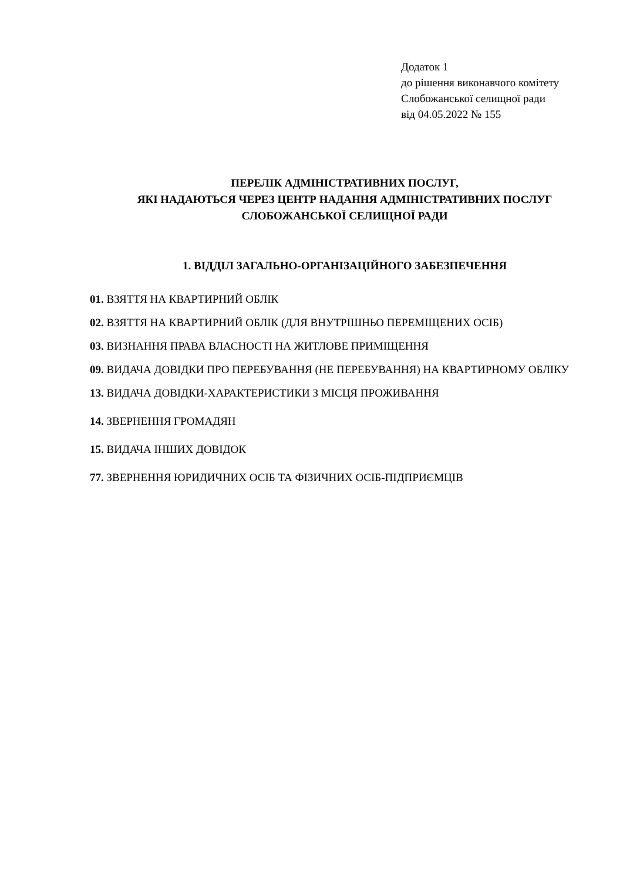Додаток 1
до рішення виконавчого комітету
Слобожанської селищної ради
від 04.05.2022 № 155
ПЕРЕЛІК АДМІНІСТРАТИВНИХ ПОСЛУГ,
ЯКІ НАДАЮТЬСЯ ЧЕРЕЗ ЦЕНТР НАДАННЯ АДМІНІСТРАТИВНИХ ПОСЛУГ
СЛОБОЖАНСЬКОЇ СЕЛИЩНОЇ РАДИ
1. ВІДДІЛ ЗАГАЛЬНО-ОРГАНІЗАЦІЙНОГО ЗАБЕЗПЕЧЕННЯ
01. ВЗЯТТЯ НА КВАРТИРНИЙ ОБЛІК
02. ВЗЯТТЯ НА КВАРТИРНИЙ ОБЛІК (ДЛЯ ВНУТРІШНЬО ПЕРЕМІЩЕНИХ ОСІБ)
03. ВИЗНАННЯ ПРАВА ВЛАСНОСТІ НА ЖИТЛОВЕ ПРИМІЩЕННЯ
09. ВИДАЧА ДОВІДКИ ПРО ПЕРЕБУВАННЯ (НЕ ПЕРЕБУВАННЯ) НА КВАРТИРНОМУ ОБЛІКУ
13. ВИДАЧА ДОВІДКИ-ХАРАКТЕРИСТИКИ З МІСЦЯ ПРОЖИВАННЯ
14. ЗВЕРНЕННЯ ГРОМАДЯН
15. ВИДАЧА ІНШИХ ДОВІДОК
77. ЗВЕРНЕННЯ ЮРИДИЧНИХ ОСІБ ТА ФІЗИЧНИХ ОСІБ-ПІДПРИЄМЦІВ